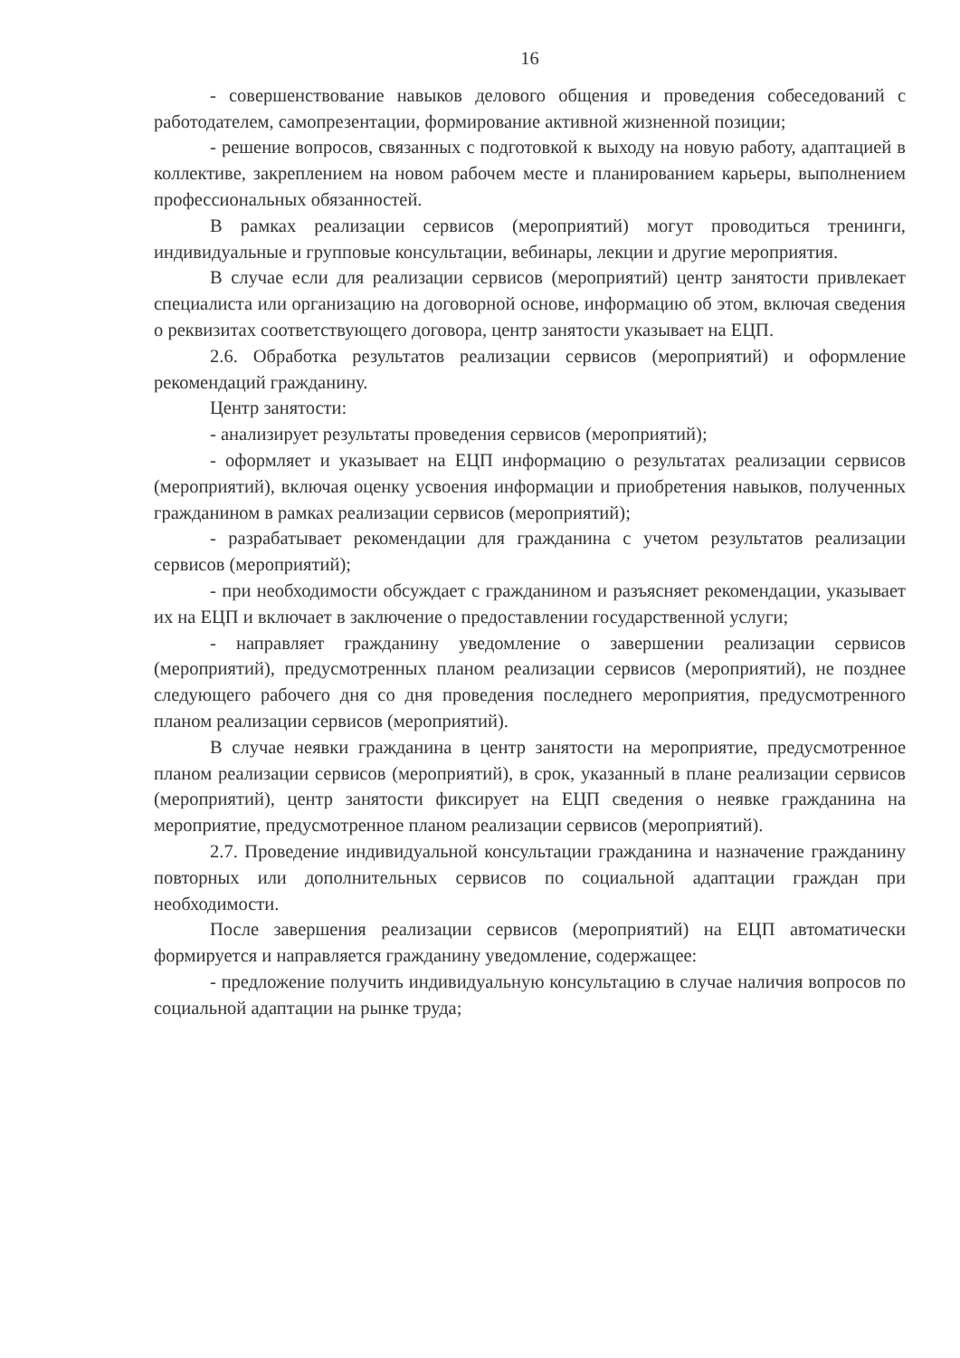16
- совершенствование навыков делового общения и проведения собеседований с работодателем, самопрезентации, формирование активной жизненной позиции;
- решение вопросов, связанных с подготовкой к выходу на новую работу, адаптацией в коллективе, закреплением на новом рабочем месте и планированием карьеры, выполнением профессиональных обязанностей.
В рамках реализации сервисов (мероприятий) могут проводиться тренинги, индивидуальные и групповые консультации, вебинары, лекции и другие мероприятия.
В случае если для реализации сервисов (мероприятий) центр занятости привлекает специалиста или организацию на договорной основе, информацию об этом, включая сведения о реквизитах соответствующего договора, центр занятости указывает на ЕЦП.
2.6. Обработка результатов реализации сервисов (мероприятий) и оформление рекомендаций гражданину.
Центр занятости:
- анализирует результаты проведения сервисов (мероприятий);
- оформляет и указывает на ЕЦП информацию о результатах реализации сервисов (мероприятий), включая оценку усвоения информации и приобретения навыков, полученных гражданином в рамках реализации сервисов (мероприятий);
- разрабатывает рекомендации для гражданина с учетом результатов реализации сервисов (мероприятий);
- при необходимости обсуждает с гражданином и разъясняет рекомендации, указывает их на ЕЦП и включает в заключение о предоставлении государственной услуги;
- направляет гражданину уведомление о завершении реализации сервисов (мероприятий), предусмотренных планом реализации сервисов (мероприятий), не позднее следующего рабочего дня со дня проведения последнего мероприятия, предусмотренного планом реализации сервисов (мероприятий).
В случае неявки гражданина в центр занятости на мероприятие, предусмотренное планом реализации сервисов (мероприятий), в срок, указанный в плане реализации сервисов (мероприятий), центр занятости фиксирует на ЕЦП сведения о неявке гражданина на мероприятие, предусмотренное планом реализации сервисов (мероприятий).
2.7. Проведение индивидуальной консультации гражданина и назначение гражданину повторных или дополнительных сервисов по социальной адаптации граждан при необходимости.
После завершения реализации сервисов (мероприятий) на ЕЦП автоматически формируется и направляется гражданину уведомление, содержащее:
- предложение получить индивидуальную консультацию в случае наличия вопросов по социальной адаптации на рынке труда;